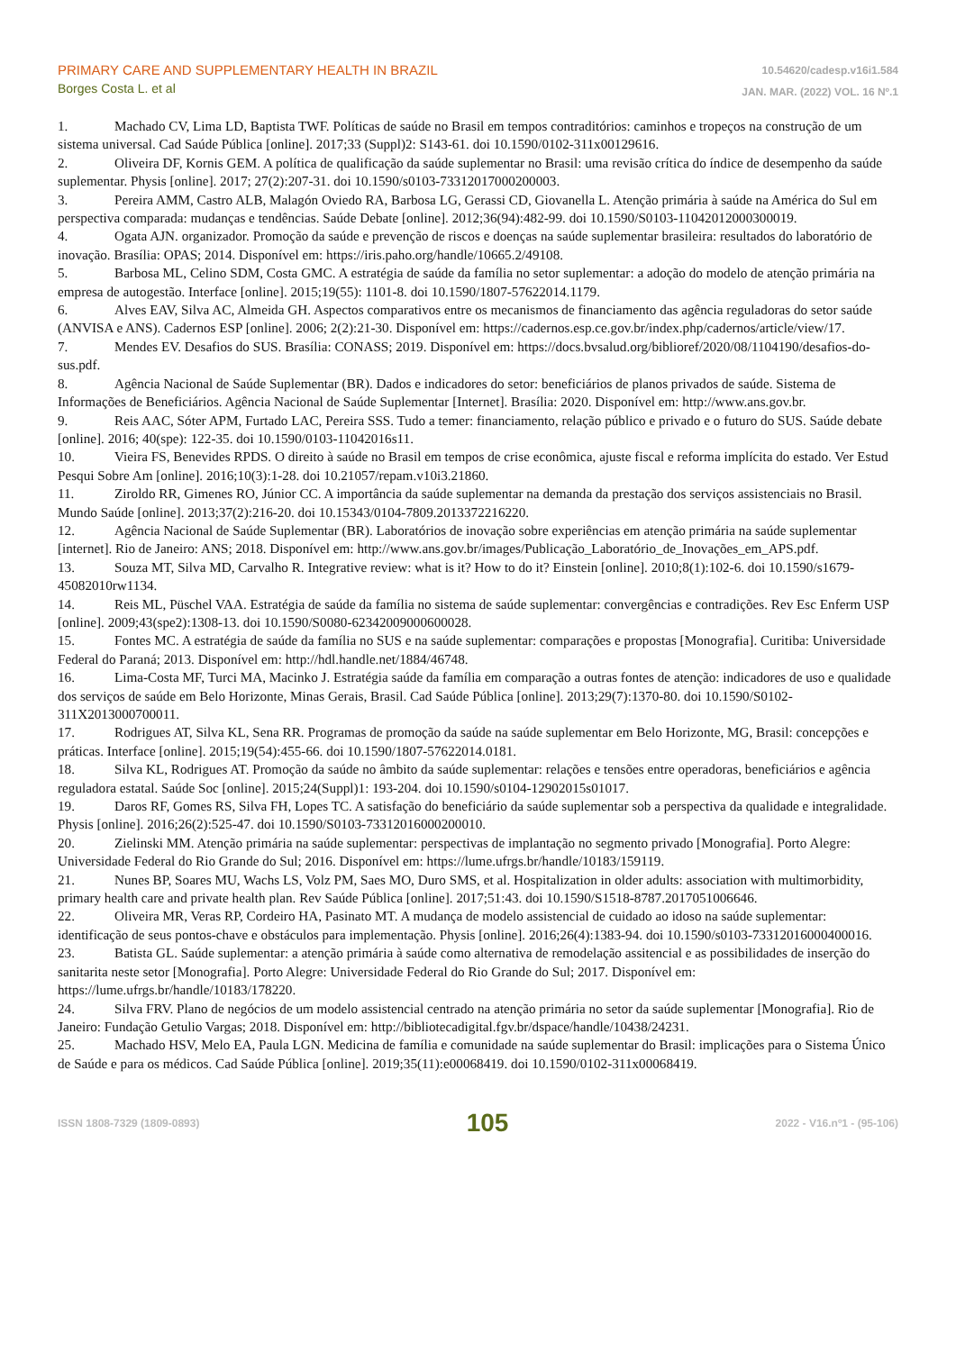PRIMARY CARE AND SUPPLEMENTARY HEALTH IN BRAZIL
Borges Costa L. et al
10.54620/cadesp.v16i1.584
JAN. MAR. (2022) VOL. 16 Nº.1
1. Machado CV, Lima LD, Baptista TWF. Políticas de saúde no Brasil em tempos contraditórios: caminhos e tropeços na construção de um sistema universal. Cad Saúde Pública [online]. 2017;33 (Suppl)2: S143-61. doi 10.1590/0102-311x00129616.
2. Oliveira DF, Kornis GEM. A política de qualificação da saúde suplementar no Brasil: uma revisão crítica do índice de desempenho da saúde suplementar. Physis [online]. 2017; 27(2):207-31. doi 10.1590/s0103-73312017000200003.
3. Pereira AMM, Castro ALB, Malagón Oviedo RA, Barbosa LG, Gerassi CD, Giovanella L. Atenção primária à saúde na América do Sul em perspectiva comparada: mudanças e tendências. Saúde Debate [online]. 2012;36(94):482-99. doi 10.1590/S0103-11042012000300019.
4. Ogata AJN. organizador. Promoção da saúde e prevenção de riscos e doenças na saúde suplementar brasileira: resultados do laboratório de inovação. Brasília: OPAS; 2014. Disponível em: https://iris.paho.org/handle/10665.2/49108.
5. Barbosa ML, Celino SDM, Costa GMC. A estratégia de saúde da família no setor suplementar: a adoção do modelo de atenção primária na empresa de autogestão. Interface [online]. 2015;19(55): 1101-8. doi 10.1590/1807-57622014.1179.
6. Alves EAV, Silva AC, Almeida GH. Aspectos comparativos entre os mecanismos de financiamento das agência reguladoras do setor saúde (ANVISA e ANS). Cadernos ESP [online]. 2006; 2(2):21-30. Disponível em: https://cadernos.esp.ce.gov.br/index.php/cadernos/article/view/17.
7. Mendes EV. Desafios do SUS. Brasília: CONASS; 2019. Disponível em: https://docs.bvsalud.org/biblioref/2020/08/1104190/desafios-do-sus.pdf.
8. Agência Nacional de Saúde Suplementar (BR). Dados e indicadores do setor: beneficiários de planos privados de saúde. Sistema de Informações de Beneficiários. Agência Nacional de Saúde Suplementar [Internet]. Brasília: 2020. Disponível em: http://www.ans.gov.br.
9. Reis AAC, Sóter APM, Furtado LAC, Pereira SSS. Tudo a temer: financiamento, relação público e privado e o futuro do SUS. Saúde debate [online]. 2016; 40(spe): 122-35. doi 10.1590/0103-11042016s11.
10. Vieira FS, Benevides RPDS. O direito à saúde no Brasil em tempos de crise econômica, ajuste fiscal e reforma implícita do estado. Ver Estud Pesqui Sobre Am [online]. 2016;10(3):1-28. doi 10.21057/repam.v10i3.21860.
11. Ziroldo RR, Gimenes RO, Júnior CC. A importância da saúde suplementar na demanda da prestação dos serviços assistenciais no Brasil. Mundo Saúde [online]. 2013;37(2):216-20. doi 10.15343/0104-7809.2013372216220.
12. Agência Nacional de Saúde Suplementar (BR). Laboratórios de inovação sobre experiências em atenção primária na saúde suplementar [internet]. Rio de Janeiro: ANS; 2018. Disponível em: http://www.ans.gov.br/images/Publicação_Laboratório_de_Inovações_em_APS.pdf.
13. Souza MT, Silva MD, Carvalho R. Integrative review: what is it? How to do it? Einstein [online]. 2010;8(1):102-6. doi 10.1590/s1679-45082010rw1134.
14. Reis ML, Püschel VAA. Estratégia de saúde da família no sistema de saúde suplementar: convergências e contradições. Rev Esc Enferm USP [online]. 2009;43(spe2):1308-13. doi 10.1590/S0080-62342009000600028.
15. Fontes MC. A estratégia de saúde da família no SUS e na saúde suplementar: comparações e propostas [Monografia]. Curitiba: Universidade Federal do Paraná; 2013. Disponível em: http://hdl.handle.net/1884/46748.
16. Lima-Costa MF, Turci MA, Macinko J. Estratégia saúde da família em comparação a outras fontes de atenção: indicadores de uso e qualidade dos serviços de saúde em Belo Horizonte, Minas Gerais, Brasil. Cad Saúde Pública [online]. 2013;29(7):1370-80. doi 10.1590/S0102-311X2013000700011.
17. Rodrigues AT, Silva KL, Sena RR. Programas de promoção da saúde na saúde suplementar em Belo Horizonte, MG, Brasil: concepções e práticas. Interface [online]. 2015;19(54):455-66. doi 10.1590/1807-57622014.0181.
18. Silva KL, Rodrigues AT. Promoção da saúde no âmbito da saúde suplementar: relações e tensões entre operadoras, beneficiários e agência reguladora estatal. Saúde Soc [online]. 2015;24(Suppl)1: 193-204. doi 10.1590/s0104-12902015s01017.
19. Daros RF, Gomes RS, Silva FH, Lopes TC. A satisfação do beneficiário da saúde suplementar sob a perspectiva da qualidade e integralidade. Physis [online]. 2016;26(2):525-47. doi 10.1590/S0103-73312016000200010.
20. Zielinski MM. Atenção primária na saúde suplementar: perspectivas de implantação no segmento privado [Monografia]. Porto Alegre: Universidade Federal do Rio Grande do Sul; 2016. Disponível em: https://lume.ufrgs.br/handle/10183/159119.
21. Nunes BP, Soares MU, Wachs LS, Volz PM, Saes MO, Duro SMS, et al. Hospitalization in older adults: association with multimorbidity, primary health care and private health plan. Rev Saúde Pública [online]. 2017;51:43. doi 10.1590/S1518-8787.2017051006646.
22. Oliveira MR, Veras RP, Cordeiro HA, Pasinato MT. A mudança de modelo assistencial de cuidado ao idoso na saúde suplementar: identificação de seus pontos-chave e obstáculos para implementação. Physis [online]. 2016;26(4):1383-94. doi 10.1590/s0103-73312016000400016.
23. Batista GL. Saúde suplementar: a atenção primária à saúde como alternativa de remodelação assitencial e as possibilidades de inserção do sanitarita neste setor [Monografia]. Porto Alegre: Universidade Federal do Rio Grande do Sul; 2017. Disponível em: https://lume.ufrgs.br/handle/10183/178220.
24. Silva FRV. Plano de negócios de um modelo assistencial centrado na atenção primária no setor da saúde suplementar [Monografia]. Rio de Janeiro: Fundação Getulio Vargas; 2018. Disponível em: http://bibliotecadigital.fgv.br/dspace/handle/10438/24231.
25. Machado HSV, Melo EA, Paula LGN. Medicina de família e comunidade na saúde suplementar do Brasil: implicações para o Sistema Único de Saúde e para os médicos. Cad Saúde Pública [online]. 2019;35(11):e00068419. doi 10.1590/0102-311x00068419.
ISSN 1808-7329 (1809-0893) 105 2022 - V16.nº1 - (95-106)